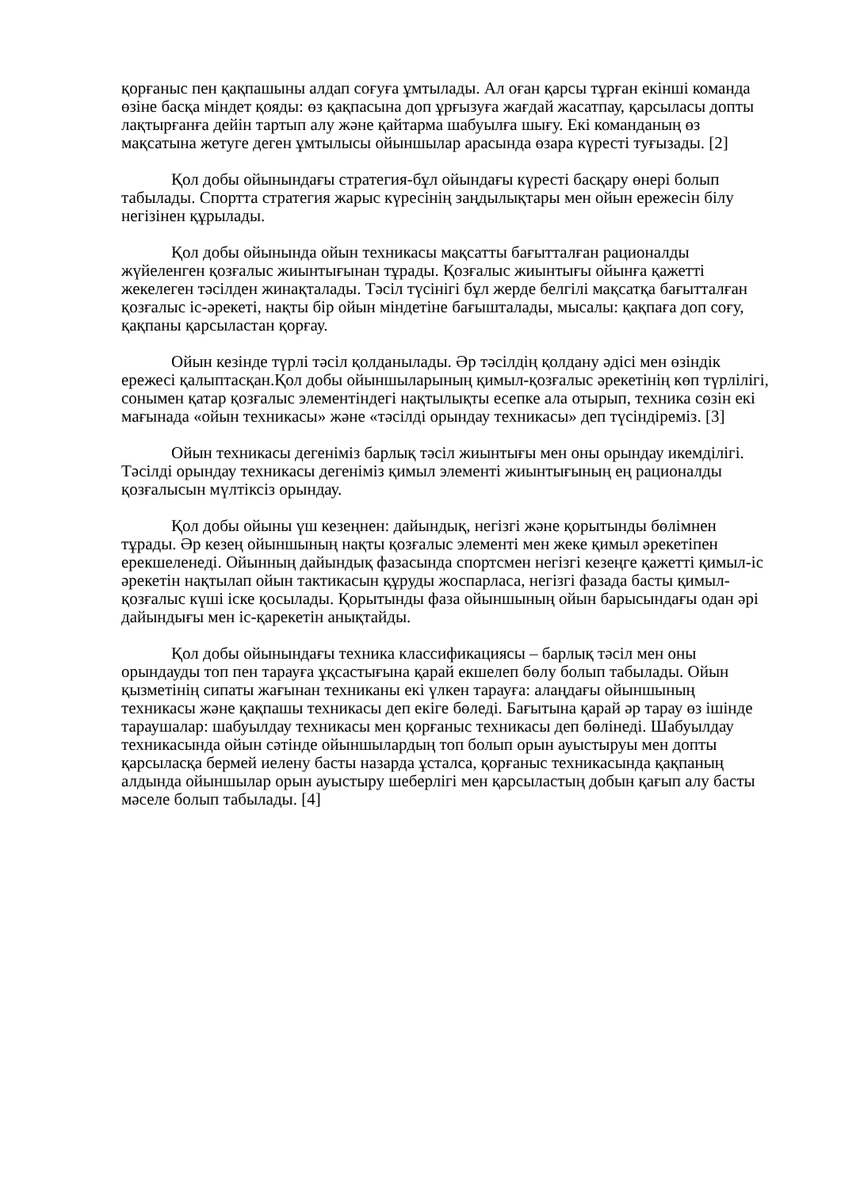қорғаныс пен қақпашыны алдап соғуға ұмтылады. Ал оған қарсы тұрған екінші команда өзіне басқа міндет қояды: өз қақпасына доп ұрғызуға жағдай жасатпау, қарсыласы допты лақтырғанға дейін тартып алу және қайтарма шабуылға шығу. Екі команданың өз мақсатына жетуге деген ұмтылысы ойыншылар арасында өзара күресті туғызады. [2]
Қол добы ойынындағы стратегия-бұл ойындағы күресті басқару өнері болып табылады. Спортта стратегия жарыс күресінің заңдылықтары мен ойын ережесін білу негізінен құрылады.
Қол добы ойынында ойын техникасы мақсатты бағытталған рационалды жүйеленген қозғалыс жиынтығынан тұрады. Қозғалыс жиынтығы ойынға қажетті жекелеген тәсілден жинақталады. Тәсіл түсінігі бұл жерде белгілі мақсатқа бағытталған қозғалыс іс-әрекеті, нақты бір ойын міндетіне бағышталады, мысалы: қақпаға доп соғу, қақпаны қарсыластан қорғау.
Ойын кезінде түрлі тәсіл қолданылады. Әр тәсілдің қолдану әдісі мен өзіндік ережесі қалыптасқан.Қол добы ойыншыларының қимыл-қозғалыс әрекетінің көп түрлілігі, сонымен қатар қозғалыс элементіндегі нақтылықты есепке ала отырып, техника сөзін екі мағынада «ойын техникасы» және «тәсілді орындау техникасы» деп түсіндіреміз. [3]
Ойын техникасы дегеніміз барлық тәсіл жиынтығы мен оны орындау икемділігі. Тәсілді орындау техникасы дегеніміз қимыл элементі жиынтығының ең рационалды қозғалысын мүлтіксіз орындау.
Қол добы ойыны үш кезеңнен: дайындық, негізгі және қорытынды бөлімнен тұрады. Әр кезең ойыншының нақты қозғалыс элементі мен жеке қимыл әрекетіпен ерекшеленеді. Ойынның дайындық фазасында спортсмен негізгі кезеңге қажетті қимыл-іс әрекетін нақтылап ойын тактикасын құруды жоспарласа, негізгі фазада басты қимыл-қозғалыс күші іске қосылады. Қорытынды фаза ойыншының ойын барысындағы одан әрі дайындығы мен іс-қарекетін анықтайды.
Қол добы ойынындағы техника классификациясы – барлық тәсіл мен оны орындауды топ пен тарауға ұқсастығына қарай екшелеп бөлу болып табылады. Ойын қызметінің сипаты жағынан техниканы екі үлкен тарауға: алаңдағы ойыншының техникасы және қақпашы техникасы деп екіге бөледі. Бағытына қарай әр тарау өз ішінде тараушалар: шабуылдау техникасы мен қорғаныс техникасы деп бөлінеді. Шабуылдау техникасында ойын сәтінде ойыншылардың топ болып орын ауыстыруы мен допты қарсыласқа бермей иелену басты назарда ұсталса, қорғаныс техникасында қақпаның алдында ойыншылар орын ауыстыру шеберлігі мен қарсыластың добын қағып алу басты мәселе болып табылады. [4]